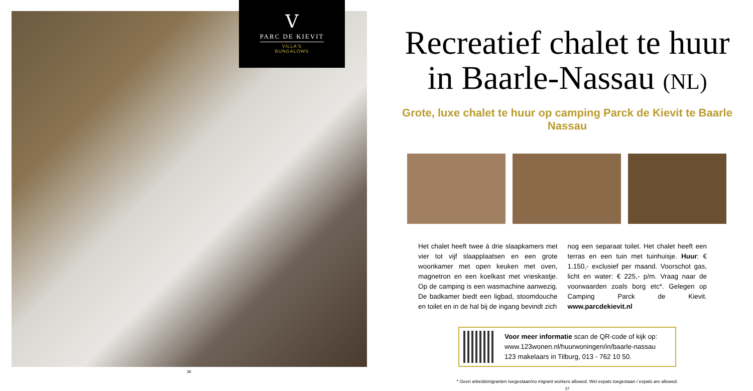V
PARC DE KIEVIT
VILLA'S
BUNGALOWS
36
Recreatief chalet te huur
in Baarle-Nassau (NL)
Grote, luxe chalet te huur op camping Parck de Kievit te Baarle Nassau
Het chalet heeft twee á drie slaapkamers met vier tot vijf slaapplaatsen en een grote woonkamer met open keuken met oven, magnetron en een koelkast met vrieskastje. Op de camping is een wasmachine aanwezig. De badkamer biedt een ligbad, stoomdouche en toilet en in de hal bij de ingang bevindt zich
nog een separaat toilet. Het chalet heeft een terras en een tuin met tuinhuisje. Huur: € 1.150,- exclusief per maand. Voorschot gas, licht en water: € 225,- p/m. Vraag naar de voorwaarden zoals borg etc*. Gelegen op Camping Parck de Kievit. www.parcdekievit.nl
Voor meer informatie scan de QR-code of kijk op:
www.123wonen.nl/huurwoningen/in/baarle-nassau
123 makelaars in Tilburg, 013 - 762 10 50.
* Geen arbeidsmigranten toegestaan/no migrant workers allowed. Wel expats toegestaan / expats are allowed.
37